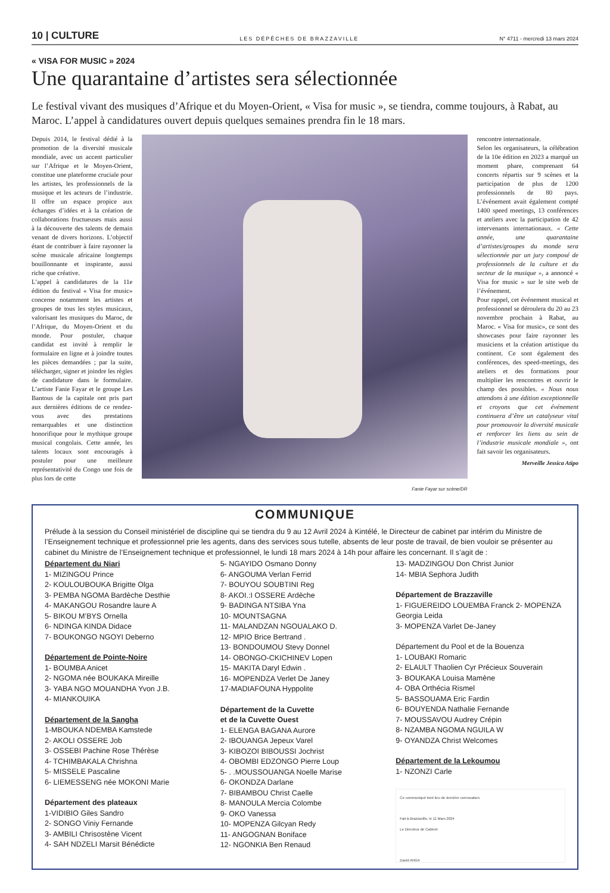10 | CULTURE LES DÉPÊCHES DE BRAZZAVILLE N° 4711 - mercredi 13 mars 2024
« VISA FOR MUSIC » 2024
Une quarantaine d’artistes sera sélectionnée
Le festival vivant des musiques d’Afrique et du Moyen-Orient, « Visa for music », se tiendra, comme toujours, à Rabat, au Maroc. L’appel à candidatures ouvert depuis quelques semaines prendra fin le 18 mars.
Depuis 2014, le festival dédié à la promotion de la diversité musicale mondiale, avec un accent particulier sur l’Afrique et le Moyen-Orient, constitue une plateforme cruciale pour les artistes, les professionnels de la musique et les acteurs de l’industrie. Il offre un espace propice aux échanges d’idées et à la création de collaborations fructueuses mais aussi à la découverte des talents de demain venant de divers horizons. L’objectif étant de contribuer à faire rayonner la scène musicale africaine longtemps bouillonnante et inspirante, aussi riche que créative.
L’appel à candidatures de la 11e édition du festival « Visa for music» concerne notamment les artistes et groupes de tous les styles musicaux, valorisant les musiques du Maroc, de l’Afrique, du Moyen-Orient et du monde. Pour postuler, chaque candidat est invité à remplir le formulaire en ligne et à joindre toutes les pièces demandées ; par la suite, télécharger, signer et joindre les règles de candidature dans le formulaire. L’artiste Fanie Fayar et le groupe Les Bantous de la capitale ont pris part aux dernières éditions de ce rendez-vous avec des prestations remarquables et une distinction honorifique pour le mythique groupe musical congolais. Cette année, les talents locaux sont encouragés à postuler pour une meilleure représentativité du Congo une fois de plus lors de cette
Fanie Fayar sur scène/DR
rencontre internationale.
Selon les organisateurs, la célébration de la 10e édition en 2023 a marqué un moment phare, comprenant 64 concerts répartis sur 9 scènes et la participation de plus de 1200 professionnels de 80 pays. L’événement avait également compté 1400 speed meetings, 13 conférences et ateliers avec la participation de 42 intervenants internationaux. « Cette année, une quarantaine d’artistes/groupes du monde sera sélectionnée par un jury composé de professionnels de la culture et du secteur de la musique », a annoncé « Visa for music » sur le site web de l’événement.
Pour rappel, cet événement musical et professionnel se déroulera du 20 au 23 novembre prochain à Rabat, au Maroc. « Visa for music», ce sont des showcases pour faire rayonner les musiciens et la création artistique du continent. Ce sont également des conférences, des speed-meetings, des ateliers et des formations pour multiplier les rencontres et ouvrir le champ des possibles. « Nous nous attendons à une édition exceptionnelle et croyons que cet événement continuera d’être un catalyseur vital pour promouvoir la diversité musicale et renforcer les liens au sein de l’industrie musicale mondiale », ont fait savoir les organisateurs.
Merveille Jessica Atipo
COMMUNIQUE
Prélude à la session du Conseil ministériel de discipline qui se tiendra du 9 au 12 Avril 2024 à Kintélé, le Directeur de cabinet par intérim du Ministre de l’Enseignement technique et professionnel prie les agents, dans des services sous tutelle, absents de leur poste de travail, de bien vouloir se présenter au cabinet du Ministre de l’Enseignement technique et professionnel, le lundi 18 mars 2024 à 14h pour affaire les concernant. Il s’agit de :
Département du Niari
1- MIZINGOU Prince
2- KOULOUBOUKA Brigitte Olga
3- PEMBA NGOMA Bardèche Desthie
4- MAKANGOU Rosandre laure A
5- BIKOU M’BYS Ornella
6- NDINGA KINDA Didace
7- BOUKONGO NGOYI Deberno
Département de Pointe-Noire
1- BOUMBA Anicet
2- NGOMA née BOUKAKA Mireille
3- YABA NGO MOUANDHA Yvon J.B.
4- MIANKOUIKA
Département de la Sangha
1-MBOUKA NDEMBA Kamstede
2- AKOLI OSSERE Job
3- OSSEBI Pachine Rose Thérèse
4- TCHIMBAKALA Chrishna
5- MISSELE Pascaline
6- LIEMESSENG née MOKONI Marie
Département des plateaux
1-VIDIBIO Giles Sandro
2- SONGO Viniy Fernande
3- AMBILI Chrisostène Vicent
4- SAH NDZELI Marsit Bénédicte
5- NGAYIDO Osmano Donny
6- ANGOUMA Verlan Ferrid
7- BOUYOU SOUBTINI Reg
8- AKOI.:I OSSERE Ardèche
9- BADINGA NTSIBA Yna
10- MOUNTSAGNA
11- MALANDZAN NGOUALAKO D.
12- MPIO Brice Bertrand .
13- BONDOUMOU Stevy Donnel
14- OBONGO-CKICHINEV Lopen
15- MAKITA Daryl Edwin .
16- MOPENDZA Verlet De Janey
17-MADIAFOUNA Hyppolite
Département de la Cuvette
et de la Cuvette Ouest
1- ELENGA BAGANA Aurore
2- IBOUANGA Jepeux Varel
3- KIBOZOI BIBOUSSI Jochrist
4- OBOMBI EDZONGO Pierre Loup
5- . .MOUSSOUANGA Noelle Marise
6- OKONDZA Darlane
7- BIBAMBOU Christ Caelle
8- MANOULA Mercia Colombe
9- OKO Vanessa
10- MOPENZA Gilcyan Redy
11- ANGOGNAN Boniface
12- NGONKIA Ben Renaud
13- MADZINGOU Don Christ Junior
14- MBIA Sephora Judith
Département de Brazzaville
1- FIGUEREIDO LOUEMBA Franck 2- MOPENZA Georgia Leida
3- MOPENZA Varlet De-Janey
Département du Pool et de la Bouenza
1- LOUBAKI Romaric
2- ELAULT Thaolien Cyr Précieux Souverain
3- BOUKAKA Louisa Mamène
4- OBA Orthécia Rismel
5- BASSOUAMA Eric Fardin
6- BOUYENDA Nathalie Fernande
7- MOUSSAVOU Audrey Crépin
8- NZAMBA NGOMA NGUILA W
9- OYANDZA Christ Welcomes
Département de la Lekoumou
1- NZONZI Carle
Ce communiqué tient lieu de dernière convocation.
Fait à Brazzaville, le 11 Mars 2024
Le Directeur de Cabinet
David ANGA